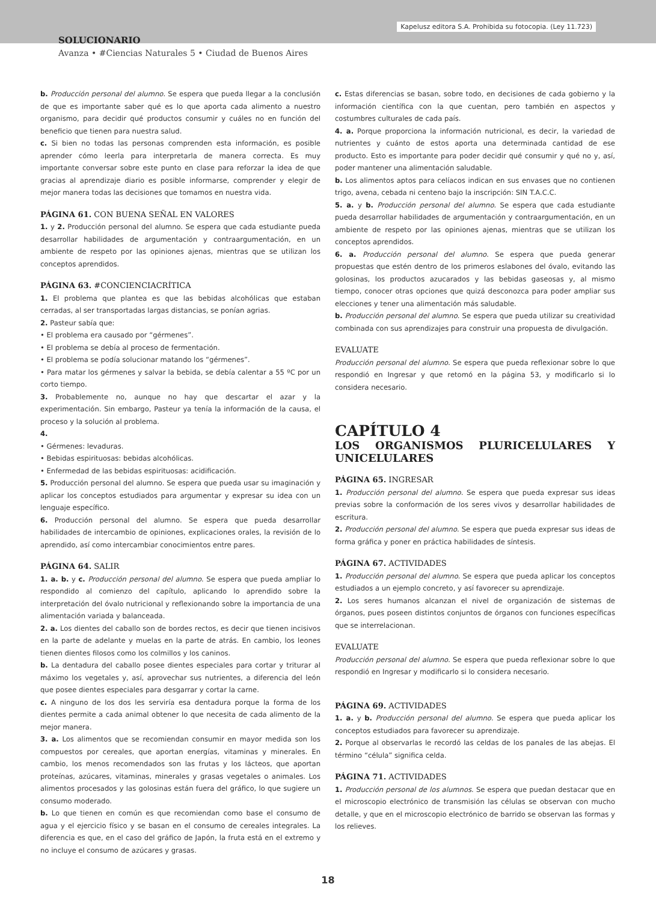Kapelusz editora S.A. Prohibida su fotocopia. (Ley 11.723)
SOLUCIONARIO
Avanza • #Ciencias Naturales 5 • Ciudad de Buenos Aires
b. Producción personal del alumno. Se espera que pueda llegar a la conclusión de que es importante saber qué es lo que aporta cada alimento a nuestro organismo, para decidir qué productos consumir y cuáles no en función del beneficio que tienen para nuestra salud.
c. Si bien no todas las personas comprenden esta información, es posible aprender cómo leerla para interpretarla de manera correcta. Es muy importante conversar sobre este punto en clase para reforzar la idea de que gracias al aprendizaje diario es posible informarse, comprender y elegir de mejor manera todas las decisiones que tomamos en nuestra vida.
PÁGINA 61. CON BUENA SEÑAL EN VALORES
1. y 2. Producción personal del alumno. Se espera que cada estudiante pueda desarrollar habilidades de argumentación y contraargumentación, en un ambiente de respeto por las opiniones ajenas, mientras que se utilizan los conceptos aprendidos.
PÁGINA 63. #CONCIENCIACRÍTICA
1. El problema que plantea es que las bebidas alcohólicas que estaban cerradas, al ser transportadas largas distancias, se ponían agrias.
2. Pasteur sabía que:
• El problema era causado por “gérmenes”.
• El problema se debía al proceso de fermentación.
• El problema se podía solucionar matando los “gérmenes”.
• Para matar los gérmenes y salvar la bebida, se debía calentar a 55 ºC por un corto tiempo.
3. Probablemente no, aunque no hay que descartar el azar y la experimentación. Sin embargo, Pasteur ya tenía la información de la causa, el proceso y la solución al problema.
4.
• Gérmenes: levaduras.
• Bebidas espirituosas: bebidas alcohólicas.
• Enfermedad de las bebidas espirituosas: acidificación.
5. Producción personal del alumno. Se espera que pueda usar su imaginación y aplicar los conceptos estudiados para argumentar y expresar su idea con un lenguaje específico.
6. Producción personal del alumno. Se espera que pueda desarrollar habilidades de intercambio de opiniones, explicaciones orales, la revisión de lo aprendido, así como intercambiar conocimientos entre pares.
PÁGINA 64. SALIR
1. a. b. y c. Producción personal del alumno. Se espera que pueda ampliar lo respondido al comienzo del capítulo, aplicando lo aprendido sobre la interpretación del óvalo nutricional y reflexionando sobre la importancia de una alimentación variada y balanceada.
2. a. Los dientes del caballo son de bordes rectos, es decir que tienen incisivos en la parte de adelante y muelas en la parte de atrás. En cambio, los leones tienen dientes filosos como los colmillos y los caninos.
b. La dentadura del caballo posee dientes especiales para cortar y triturar al máximo los vegetales y, así, aprovechar sus nutrientes, a diferencia del león que posee dientes especiales para desgarrar y cortar la carne.
c. A ninguno de los dos les serviría esa dentadura porque la forma de los dientes permite a cada animal obtener lo que necesita de cada alimento de la mejor manera.
3. a. Los alimentos que se recomiendan consumir en mayor medida son los compuestos por cereales, que aportan energías, vitaminas y minerales. En cambio, los menos recomendados son las frutas y los lácteos, que aportan proteínas, azúcares, vitaminas, minerales y grasas vegetales o animales. Los alimentos procesados y las golosinas están fuera del gráfico, lo que sugiere un consumo moderado.
b. Lo que tienen en común es que recomiendan como base el consumo de agua y el ejercicio físico y se basan en el consumo de cereales integrales. La diferencia es que, en el caso del gráfico de Japón, la fruta está en el extremo y no incluye el consumo de azúcares y grasas.
c. Estas diferencias se basan, sobre todo, en decisiones de cada gobierno y la información científica con la que cuentan, pero también en aspectos y costumbres culturales de cada país.
4. a. Porque proporciona la información nutricional, es decir, la variedad de nutrientes y cuánto de estos aporta una determinada cantidad de ese producto. Esto es importante para poder decidir qué consumir y qué no y, así, poder mantener una alimentación saludable.
b. Los alimentos aptos para celíacos indican en sus envases que no contienen trigo, avena, cebada ni centeno bajo la inscripción: SIN T.A.C.C.
5. a. y b. Producción personal del alumno. Se espera que cada estudiante pueda desarrollar habilidades de argumentación y contraargumentación, en un ambiente de respeto por las opiniones ajenas, mientras que se utilizan los conceptos aprendidos.
6. a. Producción personal del alumno. Se espera que pueda generar propuestas que estén dentro de los primeros eslabones del óvalo, evitando las golosinas, los productos azucarados y las bebidas gaseosas y, al mismo tiempo, conocer otras opciones que quizá desconozca para poder ampliar sus elecciones y tener una alimentación más saludable.
b. Producción personal del alumno. Se espera que pueda utilizar su creatividad combinada con sus aprendizajes para construir una propuesta de divulgación.
EVALUATE
Producción personal del alumno. Se espera que pueda reflexionar sobre lo que respondió en Ingresar y que retomó en la página 53, y modificarlo si lo considera necesario.
CAPÍTULO 4
LOS ORGANISMOS PLURICELULARES Y UNICELULARES
PÁGINA 65. INGRESAR
1. Producción personal del alumno. Se espera que pueda expresar sus ideas previas sobre la conformación de los seres vivos y desarrollar habilidades de escritura.
2. Producción personal del alumno. Se espera que pueda expresar sus ideas de forma gráfica y poner en práctica habilidades de síntesis.
PÁGINA 67. ACTIVIDADES
1. Producción personal del alumno. Se espera que pueda aplicar los conceptos estudiados a un ejemplo concreto, y así favorecer su aprendizaje.
2. Los seres humanos alcanzan el nivel de organización de sistemas de órganos, pues poseen distintos conjuntos de órganos con funciones específicas que se interrelacionan.
EVALUATE
Producción personal del alumno. Se espera que pueda reflexionar sobre lo que respondió en Ingresar y modificarlo si lo considera necesario.
PÁGINA 69. ACTIVIDADES
1. a. y b. Producción personal del alumno. Se espera que pueda aplicar los conceptos estudiados para favorecer su aprendizaje.
2. Porque al observarlas le recordó las celdas de los panales de las abejas. El término “célula” significa celda.
PÁGINA 71. ACTIVIDADES
1. Producción personal de los alumnos. Se espera que puedan destacar que en el microscopio electrónico de transmisión las células se observan con mucho detalle, y que en el microscopio electrónico de barrido se observan las formas y los relieves.
18